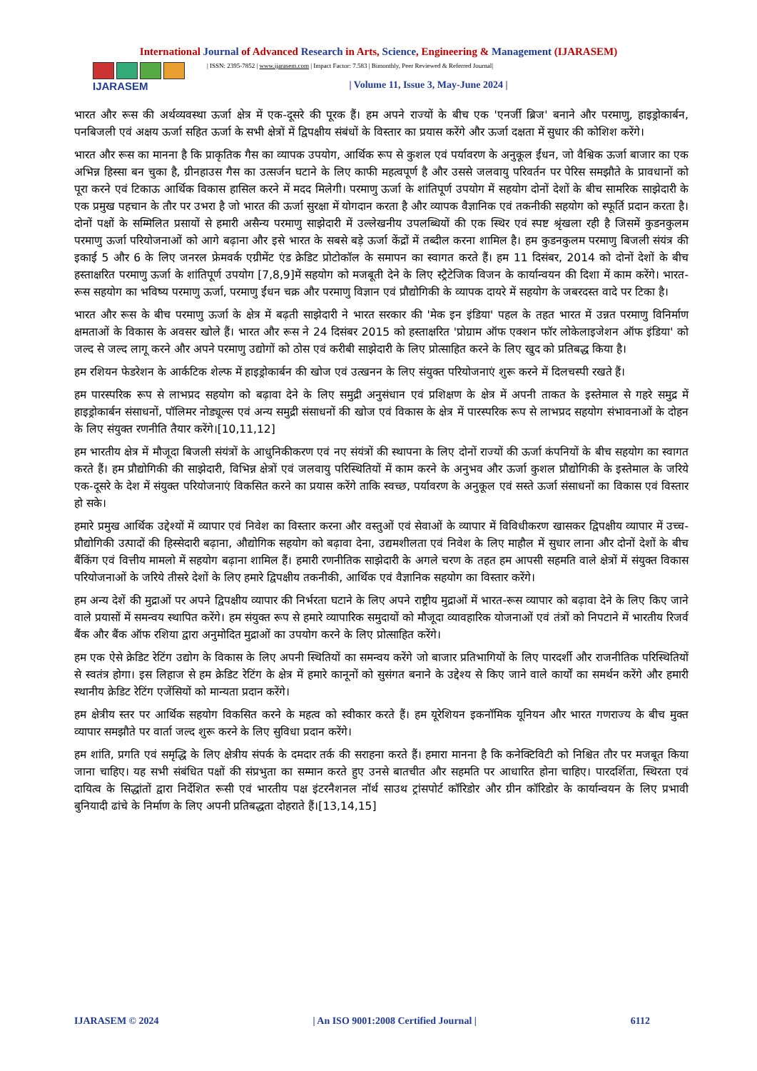International Journal of Advanced Research in Arts, Science, Engineering & Management (IJARASEM)
IJARASEM
| ISSN: 2395-7852 | www.ijarasem.com | Impact Factor: 7.583 | Bimonthly, Peer Reviewed & Referred Journal|
| Volume 11, Issue 3, May-June 2024 |
भारत और रूस की अर्थव्यवस्था ऊर्जा क्षेत्र में एक-दूसरे की पूरक हैं। हम अपने राज्यों के बीच एक 'एनर्जी ब्रिज' बनाने और परमाणु, हाइड्रोकार्बन, पनबिजली एवं अक्षय ऊर्जा सहित ऊर्जा के सभी क्षेत्रों में द्विपक्षीय संबंधों के विस्तार का प्रयास करेंगे और ऊर्जा दक्षता में सुधार की कोशिश करेंगे।
भारत और रूस का मानना है कि प्राकृतिक गैस का व्यापक उपयोग, आर्थिक रूप से कुशल एवं पर्यावरण के अनुकूल ईंधन, जो वैश्विक ऊर्जा बाजार का एक अभिन्न हिस्सा बन चुका है, ग्रीनहाउस गैस का उत्सर्जन घटाने के लिए काफी महत्वपूर्ण है और उससे जलवायु परिवर्तन पर पेरिस समझौते के प्रावधानों को पूरा करने एवं टिकाऊ आर्थिक विकास हासिल करने में मदद मिलेगी। परमाणु ऊर्जा के शांतिपूर्ण उपयोग में सहयोग दोनों देशों के बीच सामरिक साझेदारी के एक प्रमुख पहचान के तौर पर उभरा है जो भारत की ऊर्जा सुरक्षा में योगदान करता है और व्यापक वैज्ञानिक एवं तकनीकी सहयोग को स्फूर्ति प्रदान करता है। दोनों पक्षों के सम्मिलित प्रसायों से हमारी असैन्य परमाणु साझेदारी में उल्लेखनीय उपलब्धियों की एक स्थिर एवं स्पष्ट श्रृंखला रही है जिसमें कुडनकुलम परमाणु ऊर्जा परियोजनाओं को आगे बढ़ाना और इसे भारत के सबसे बड़े ऊर्जा केंद्रों में तब्दील करना शामिल है। हम कुडनकुलम परमाणु बिजली संयंत्र की इकाई 5 और 6 के लिए जनरल फ्रेमवर्क एग्रीमेंट एंड क्रेडिट प्रोटोकॉल के समापन का स्वागत करते हैं। हम 11 दिसंबर, 2014 को दोनों देशों के बीच हस्ताक्षरित परमाणु ऊर्जा के शांतिपूर्ण उपयोग [7,8,9]में सहयोग को मजबूती देने के लिए स्ट्रैटेजिक विजन के कार्यान्वयन की दिशा में काम करेंगे। भारत-रूस सहयोग का भविष्य परमाणु ऊर्जा, परमाणु ईंधन चक्र और परमाणु विज्ञान एवं प्रौद्योगिकी के व्यापक दायरे में सहयोग के जबरदस्त वादे पर टिका है।
भारत और रूस के बीच परमाणु ऊर्जा के क्षेत्र में बढ़ती साझेदारी ने भारत सरकार की 'मेक इन इंडिया' पहल के तहत भारत में उन्नत परमाणु विनिर्माण क्षमताओं के विकास के अवसर खोले हैं। भारत और रूस ने 24 दिसंबर 2015 को हस्ताक्षरित 'प्रोग्राम ऑफ एक्शन फॉर लोकेलाइजेशन ऑफ इंडिया' को जल्द से जल्द लागू करने और अपने परमाणु उद्योगों को ठोस एवं करीबी साझेदारी के लिए प्रोत्साहित करने के लिए खुद को प्रतिबद्ध किया है।
हम रशियन फेडरेशन के आर्कटिक शेल्फ में हाइड्रोकार्बन की खोज एवं उत्खनन के लिए संयुक्त परियोजनाएं शुरू करने में दिलचस्पी रखते हैं।
हम पारस्परिक रूप से लाभप्रद सहयोग को बढ़ावा देने के लिए समुद्री अनुसंधान एवं प्रशिक्षण के क्षेत्र में अपनी ताकत के इस्तेमाल से गहरे समुद्र में हाइड्रोकार्बन संसाधनों, पॉलिमर नोड्यूल्स एवं अन्य समुद्री संसाधनों की खोज एवं विकास के क्षेत्र में पारस्परिक रूप से लाभप्रद सहयोग संभावनाओं के दोहन के लिए संयुक्त रणनीति तैयार करेंगे।[10,11,12]
हम भारतीय क्षेत्र में मौजूदा बिजली संयंत्रों के आधुनिकीकरण एवं नए संयंत्रों की स्थापना के लिए दोनों राज्यों की ऊर्जा कंपनियों के बीच सहयोग का स्वागत करते हैं। हम प्रौद्योगिकी की साझेदारी, विभिन्न क्षेत्रों एवं जलवायु परिस्थितियों में काम करने के अनुभव और ऊर्जा कुशल प्रौद्योगिकी के इस्तेमाल के जरिये एक-दूसरे के देश में संयुक्त परियोजनाएं विकसित करने का प्रयास करेंगे ताकि स्वच्छ, पर्यावरण के अनुकूल एवं सस्ते ऊर्जा संसाधनों का विकास एवं विस्तार हो सके।
हमारे प्रमुख आर्थिक उद्देश्यों में व्यापार एवं निवेश का विस्तार करना और वस्तुओं एवं सेवाओं के व्यापार में विविधीकरण खासकर द्विपक्षीय व्यापार में उच्च-प्रौद्योगिकी उत्पादों की हिस्सेदारी बढ़ाना, औद्योगिक सहयोग को बढ़ावा देना, उद्यमशीलता एवं निवेश के लिए माहौल में सुधार लाना और दोनों देशों के बीच बैंकिंग एवं वित्तीय मामलो में सहयोग बढ़ाना शामिल हैं। हमारी रणनीतिक साझेदारी के अगले चरण के तहत हम आपसी सहमति वाले क्षेत्रों में संयुक्त विकास परियोजनाओं के जरिये तीसरे देशों के लिए हमारे द्विपक्षीय तकनीकी, आर्थिक एवं वैज्ञानिक सहयोग का विस्तार करेंगे।
हम अन्य देशें की मुद्राओं पर अपने द्विपक्षीय व्यापार की निर्भरता घटाने के लिए अपने राष्ट्रीय मुद्राओं में भारत-रूस व्यापार को बढ़ावा देने के लिए किए जाने वाले प्रयासों में समन्वय स्थापित करेंगे। हम संयुक्त रूप से हमारे व्यापारिक समुदायों को मौजूदा व्यावहारिक योजनाओं एवं तंत्रों को निपटाने में भारतीय रिजर्व बैंक और बैंक ऑफ रशिया द्वारा अनुमोदित मुद्राओं का उपयोग करने के लिए प्रोत्साहित करेंगे।
हम एक ऐसे क्रेडिट रेटिंग उद्योग के विकास के लिए अपनी स्थितियों का समन्वय करेंगे जो बाजार प्रतिभागियों के लिए पारदर्शी और राजनीतिक परिस्थितियों से स्वतंत्र होगा। इस लिहाज से हम क्रेडिट रेटिंग के क्षेत्र में हमारे कानूनों को सुसंगत बनाने के उद्देश्य से किए जाने वाले कार्यों का समर्थन करेंगे और हमारी स्थानीय क्रेडिट रेटिंग एजेंसियों को मान्यता प्रदान करेंगे।
हम क्षेत्रीय स्तर पर आर्थिक सहयोग विकसित करने के महत्व को स्वीकार करते हैं। हम यूरेशियन इकनॉमिक यूनियन और भारत गणराज्य के बीच मुक्त व्यापार समझौते पर वार्ता जल्द शुरू करने के लिए सुविधा प्रदान करेंगे।
हम शांति, प्रगति एवं समृद्धि के लिए क्षेत्रीय संपर्क के दमदार तर्क की सराहना करते हैं। हमारा मानना है कि कनेक्टिविटी को निश्चित तौर पर मजबूत किया जाना चाहिए। यह सभी संबंधित पक्षों की संप्रभुता का सम्मान करते हुए उनसे बातचीत और सहमति पर आधारित होना चाहिए। पारदर्शिता, स्थिरता एवं दायित्व के सिद्धांतों द्वारा निर्देशित रूसी एवं भारतीय पक्ष इंटरनैशनल नॉर्थ साउथ ट्रांसपोर्ट कॉरिडोर और ग्रीन कॉरिडोर के कार्यान्वयन के लिए प्रभावी बुनियादी ढांचे के निर्माण के लिए अपनी प्रतिबद्धता दोहराते हैं।[13,14,15]
IJARASEM © 2024 | An ISO 9001:2008 Certified Journal | 6112